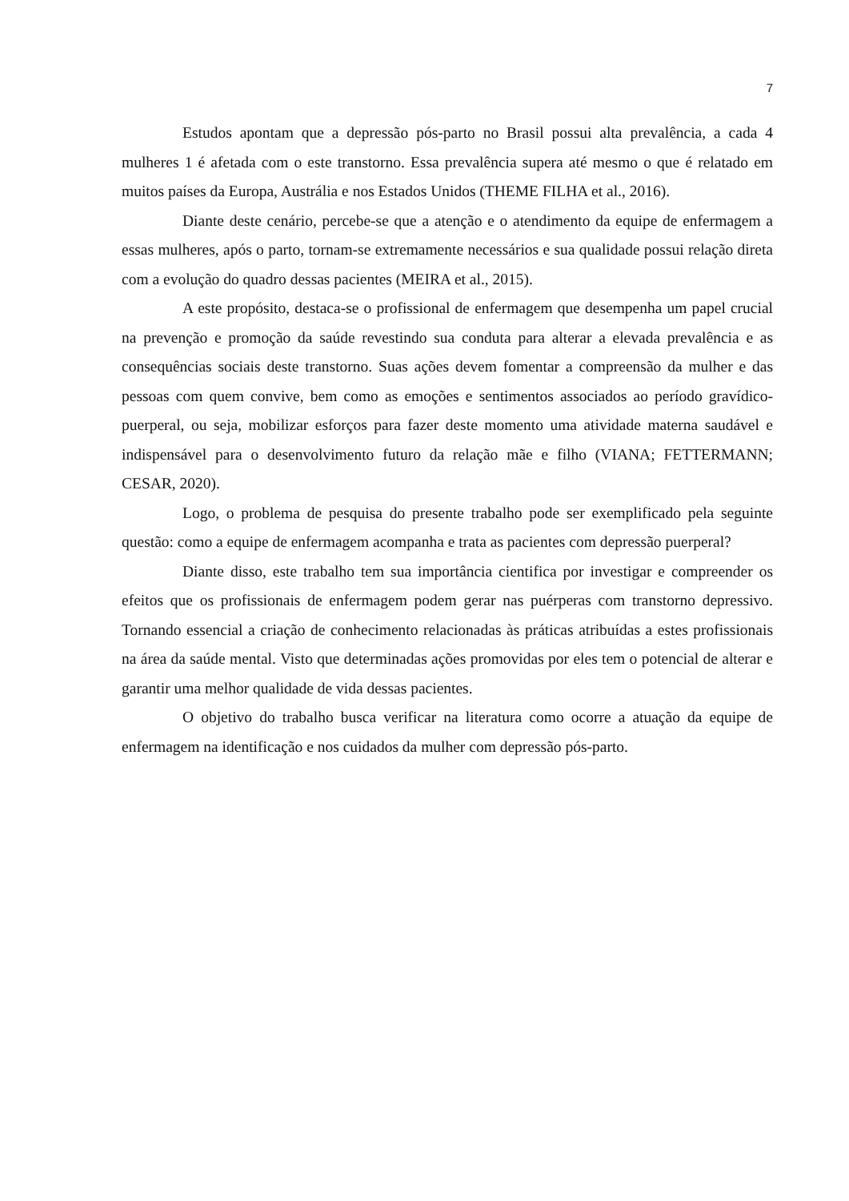7
Estudos apontam que a depressão pós-parto no Brasil possui alta prevalência, a cada 4 mulheres 1 é afetada com o este transtorno. Essa prevalência supera até mesmo o que é relatado em muitos países da Europa, Austrália e nos Estados Unidos (THEME FILHA et al., 2016).
Diante deste cenário, percebe-se que a atenção e o atendimento da equipe de enfermagem a essas mulheres, após o parto, tornam-se extremamente necessários e sua qualidade possui relação direta com a evolução do quadro dessas pacientes (MEIRA et al., 2015).
A este propósito, destaca-se o profissional de enfermagem que desempenha um papel crucial na prevenção e promoção da saúde revestindo sua conduta para alterar a elevada prevalência e as consequências sociais deste transtorno. Suas ações devem fomentar a compreensão da mulher e das pessoas com quem convive, bem como as emoções e sentimentos associados ao período gravídico-puerperal, ou seja, mobilizar esforços para fazer deste momento uma atividade materna saudável e indispensável para o desenvolvimento futuro da relação mãe e filho (VIANA; FETTERMANN; CESAR, 2020).
Logo, o problema de pesquisa do presente trabalho pode ser exemplificado pela seguinte questão: como a equipe de enfermagem acompanha e trata as pacientes com depressão puerperal?
Diante disso, este trabalho tem sua importância cientifica por investigar e compreender os efeitos que os profissionais de enfermagem podem gerar nas puérperas com transtorno depressivo. Tornando essencial a criação de conhecimento relacionadas às práticas atribuídas a estes profissionais na área da saúde mental. Visto que determinadas ações promovidas por eles tem o potencial de alterar e garantir uma melhor qualidade de vida dessas pacientes.
O objetivo do trabalho busca verificar na literatura como ocorre a atuação da equipe de enfermagem na identificação e nos cuidados da mulher com depressão pós-parto.